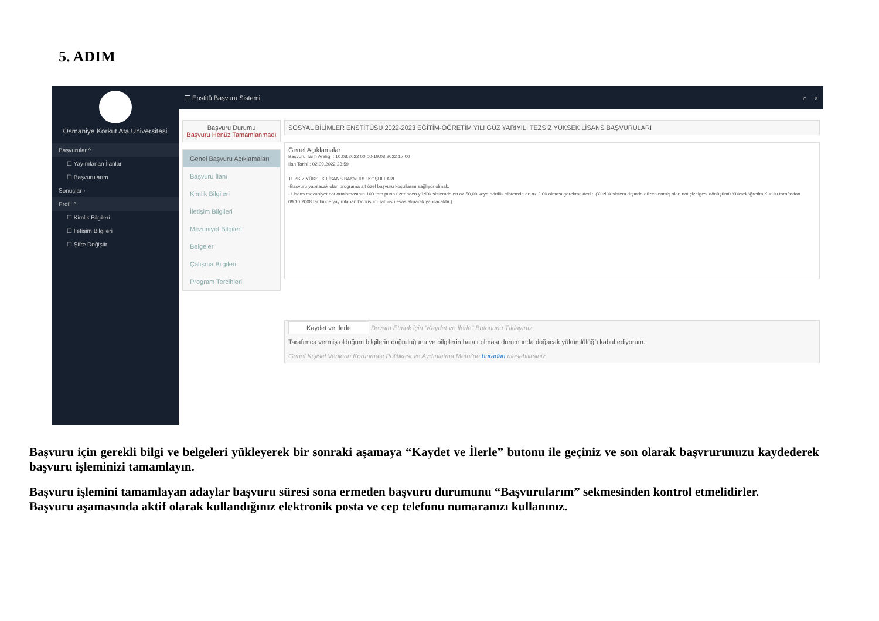5. ADIM
Osmaniye Korkut Ata Üniversitesi
Başvurular ^
☐ Yayımlanan İlanlar
☐ Başvurularım
Sonuçlar ›
Profil ^
☐ Kimlik Bilgileri
☐ İletişim Bilgileri
☐ Şifre Değiştir
☰ Enstitü Başvuru Sistemi ⌂ ⇥
Başvuru Durumu
Başvuru Henüz Tamamlanmadı
Genel Başvuru Açıklamaları
Başvuru İlanı
Kimlik Bilgileri
İletişim Bilgileri
Mezuniyet Bilgileri
Belgeler
Çalışma Bilgileri
Program Tercihleri
SOSYAL BİLİMLER ENSTİTÜSÜ 2022-2023 EĞİTİM-ÖĞRETİM YILI GÜZ YARIYILI TEZSİZ YÜKSEK LİSANS BAŞVURULARI
Genel Açıklamalar
Başvuru Tarih Aralığı : 10.08.2022 00:00-19.08.2022 17:00
İlan Tarihi : 02.09.2022 23:59
TEZSİZ YÜKSEK LİSANS BAŞVURU KOŞULLARI
-Başvuru yapılacak olan programa ait özel başvuru koşullarını sağlıyor olmak.
- Lisans mezuniyet not ortalamasının 100 tam puan üzerinden yüzlük sistemde en az 50,00 veya dörtlük sistemde en az 2,00 olması gerekmektedir. (Yüzlük sistem dışında düzenlenmiş olan not çizelgesi dönüşümü Yükseköğretim Kurulu tarafından 09.10.2008 tarihinde yayımlanan Dönüşüm Tablosu esas alınarak yapılacaktır.)
Kaydet ve İlerle Devam Etmek için "Kaydet ve İlerle" Butonunu Tıklayınız
Tarafımca vermiş olduğum bilgilerin doğruluğunu ve bilgilerin hatalı olması durumunda doğacak yükümlülüğü kabul ediyorum.
Genel Kişisel Verilerin Korunması Politikası ve Aydınlatma Metni'ne buradan ulaşabilirsiniz
Başvuru için gerekli bilgi ve belgeleri yükleyerek bir sonraki aşamaya “Kaydet ve İlerle” butonu ile geçiniz ve son olarak başvrurunuzu kaydederek başvuru işleminizi tamamlayın.
Başvuru işlemini tamamlayan adaylar başvuru süresi sona ermeden başvuru durumunu “Başvurularım” sekmesinden kontrol etmelidirler.
Başvuru aşamasında aktif olarak kullandığınız elektronik posta ve cep telefonu numaranızı kullanınız.